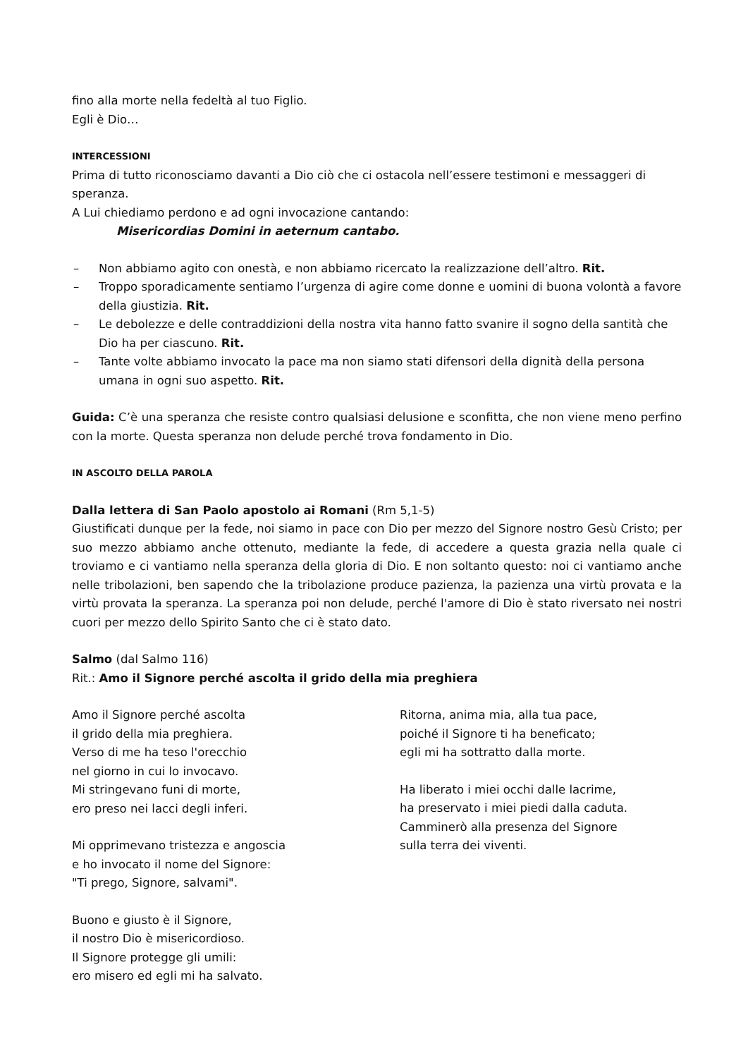fino alla morte nella fedeltà al tuo Figlio.
Egli è Dio…
INTERCESSIONI
Prima di tutto riconosciamo davanti a Dio ciò che ci ostacola nell’essere testimoni e messaggeri di speranza.
A Lui chiediamo perdono e ad ogni invocazione cantando:
Misericordias Domini in aeternum cantabo.
– Non abbiamo agito con onestà, e non abbiamo ricercato la realizzazione dell’altro. Rit.
– Troppo sporadicamente sentiamo l’urgenza di agire come donne e uomini di buona volontà a favore della giustizia. Rit.
– Le debolezze e delle contraddizioni della nostra vita hanno fatto svanire il sogno della santità che Dio ha per ciascuno. Rit.
– Tante volte abbiamo invocato la pace ma non siamo stati difensori della dignità della persona umana in ogni suo aspetto. Rit.
Guida: C’è una speranza che resiste contro qualsiasi delusione e sconfitta, che non viene meno perfino con la morte. Questa speranza non delude perché trova fondamento in Dio.
IN ASCOLTO DELLA PAROLA
Dalla lettera di San Paolo apostolo ai Romani (Rm 5,1-5)
Giustificati dunque per la fede, noi siamo in pace con Dio per mezzo del Signore nostro Gesù Cristo; per suo mezzo abbiamo anche ottenuto, mediante la fede, di accedere a questa grazia nella quale ci troviamo e ci vantiamo nella speranza della gloria di Dio. E non soltanto questo: noi ci vantiamo anche nelle tribolazioni, ben sapendo che la tribolazione produce pazienza, la pazienza una virtù provata e la virtù provata la speranza. La speranza poi non delude, perché l'amore di Dio è stato riversato nei nostri cuori per mezzo dello Spirito Santo che ci è stato dato.
Salmo (dal Salmo 116)
Rit.: Amo il Signore perché ascolta il grido della mia preghiera
Amo il Signore perché ascolta
il grido della mia preghiera.
Verso di me ha teso l'orecchio
nel giorno in cui lo invocavo.
Mi stringevano funi di morte,
ero preso nei lacci degli inferi.
Mi opprimevano tristezza e angoscia
e ho invocato il nome del Signore:
"Ti prego, Signore, salvami".
Buono e giusto è il Signore,
il nostro Dio è misericordioso.
Il Signore protegge gli umili:
ero misero ed egli mi ha salvato.
Ritorna, anima mia, alla tua pace,
poiché il Signore ti ha beneficato;
egli mi ha sottratto dalla morte.
Ha liberato i miei occhi dalle lacrime,
ha preservato i miei piedi dalla caduta.
Camminerò alla presenza del Signore
sulla terra dei viventi.